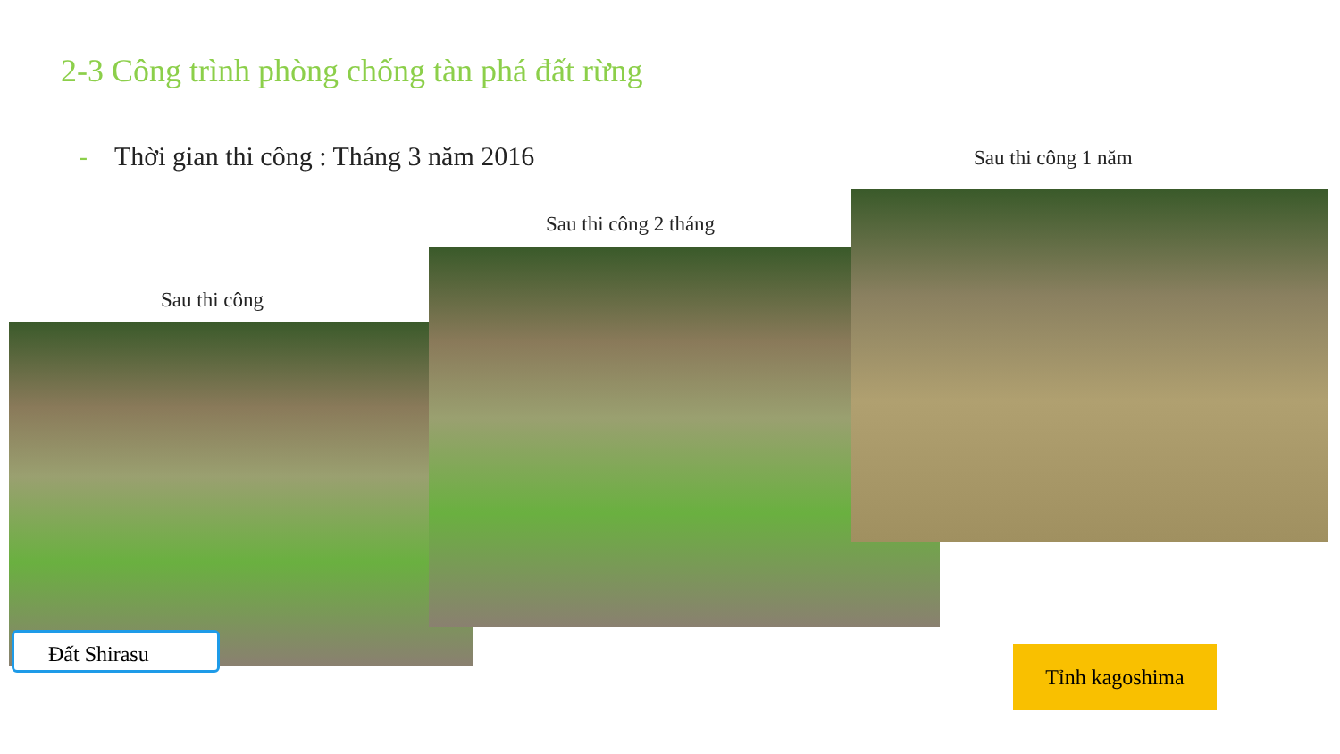2-3 Công trình phòng chống tàn phá đất rừng
- Thời gian thi công : Tháng 3 năm 2016
Sau thi công 1 năm
Sau thi công 2 tháng
Sau thi công
Đất Shirasu
Tỉnh kagoshima